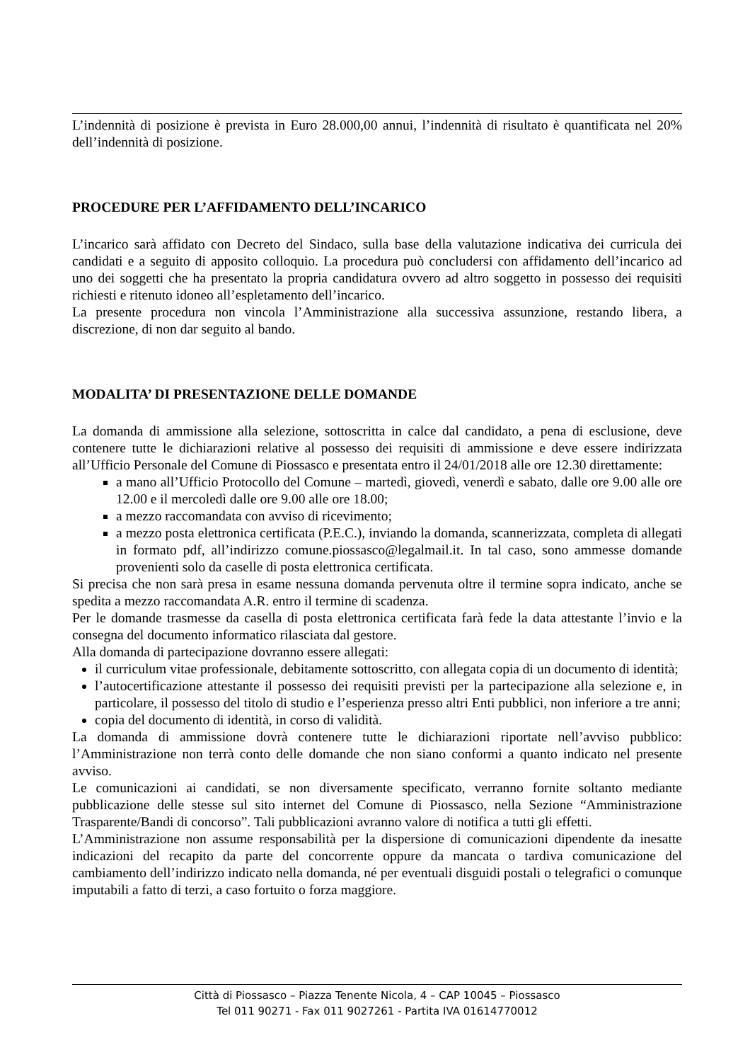L’indennità di posizione è prevista in Euro 28.000,00 annui, l’indennità di risultato è quantificata nel 20% dell’indennità di posizione.
PROCEDURE PER L’AFFIDAMENTO DELL’INCARICO
L’incarico sarà affidato con Decreto del Sindaco, sulla base della valutazione indicativa dei curricula dei candidati e a seguito di apposito colloquio. La procedura può concludersi con affidamento dell’incarico ad uno dei soggetti che ha presentato la propria candidatura ovvero ad altro soggetto in possesso dei requisiti richiesti e ritenuto idoneo all’espletamento dell’incarico.
La presente procedura non vincola l’Amministrazione alla successiva assunzione, restando libera, a discrezione, di non dar seguito al bando.
MODALITA’ DI PRESENTAZIONE DELLE DOMANDE
La domanda di ammissione alla selezione, sottoscritta in calce dal candidato, a pena di esclusione, deve contenere tutte le dichiarazioni relative al possesso dei requisiti di ammissione e deve essere indirizzata all’Ufficio Personale del Comune di Piossasco e presentata entro il 24/01/2018 alle ore 12.30 direttamente:
a mano all’Ufficio Protocollo del Comune – martedì, giovedì, venerdì e sabato, dalle ore 9.00 alle ore 12.00 e il mercoledì dalle ore 9.00 alle ore 18.00;
a mezzo raccomandata con avviso di ricevimento;
a mezzo posta elettronica certificata (P.E.C.), inviando la domanda, scannerizzata, completa di allegati in formato pdf, all’indirizzo comune.piossasco@legalmail.it. In tal caso, sono ammesse domande provenienti solo da caselle di posta elettronica certificata.
Si precisa che non sarà presa in esame nessuna domanda pervenuta oltre il termine sopra indicato, anche se spedita a mezzo raccomandata A.R. entro il termine di scadenza.
Per le domande trasmesse da casella di posta elettronica certificata farà fede la data attestante l’invio e la consegna del documento informatico rilasciata dal gestore.
Alla domanda di partecipazione dovranno essere allegati:
il curriculum vitae professionale, debitamente sottoscritto, con allegata copia di un documento di identità;
l’autocertificazione attestante il possesso dei requisiti previsti per la partecipazione alla selezione e, in particolare, il possesso del titolo di studio e l’esperienza presso altri Enti pubblici, non inferiore a tre anni;
copia del documento di identità, in corso di validità.
La domanda di ammissione dovrà contenere tutte le dichiarazioni riportate nell’avviso pubblico: l’Amministrazione non terrà conto delle domande che non siano conformi a quanto indicato nel presente avviso.
Le comunicazioni ai candidati, se non diversamente specificato, verranno fornite soltanto mediante pubblicazione delle stesse sul sito internet del Comune di Piossasco, nella Sezione “Amministrazione Trasparente/Bandi di concorso”. Tali pubblicazioni avranno valore di notifica a tutti gli effetti.
L’Amministrazione non assume responsabilità per la dispersione di comunicazioni dipendente da inesatte indicazioni del recapito da parte del concorrente oppure da mancata o tardiva comunicazione del cambiamento dell’indirizzo indicato nella domanda, né per eventuali disguidi postali o telegrafici o comunque imputabili a fatto di terzi, a caso fortuito o forza maggiore.
Città di Piossasco – Piazza Tenente Nicola, 4 – CAP 10045 – Piossasco
Tel 011 90271 - Fax 011 9027261 - Partita IVA 01614770012